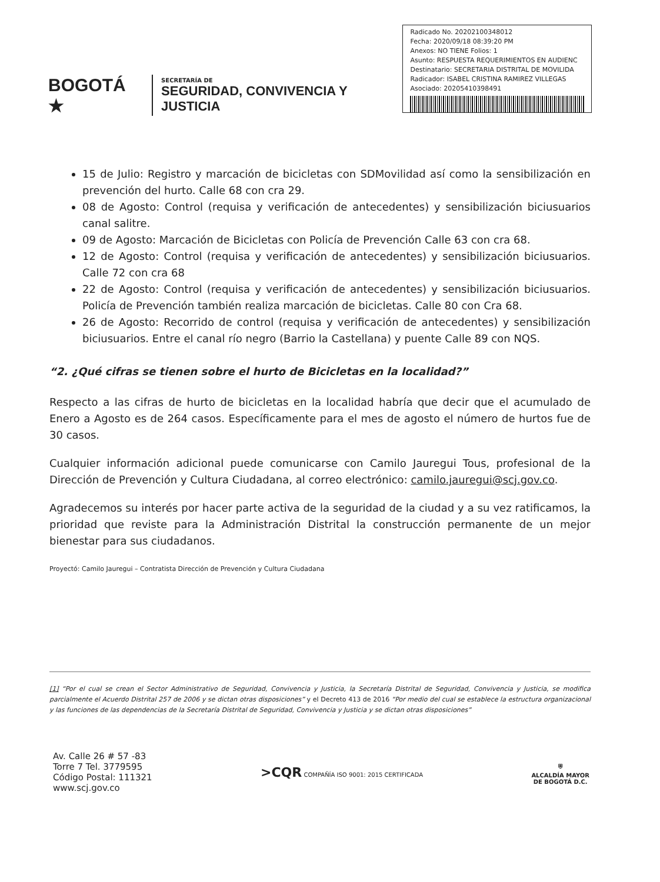BOGOTÁ ★
SECRETARÍA DE
SEGURIDAD, CONVIVENCIA Y JUSTICIA
Radicado No. 20202100348012
Fecha: 2020/09/18 08:39:20 PM
Anexos: NO TIENE Folios: 1
Asunto: RESPUESTA REQUERIMIENTOS EN AUDIENC
Destinatario: SECRETARIA DISTRITAL DE MOVILIDA
Radicador: ISABEL CRISTINA RAMIREZ VILLEGAS
Asociado: 20205410398491
15 de Julio: Registro y marcación de bicicletas con SDMovilidad así como la sensibilización en prevención del hurto. Calle 68 con cra 29.
08 de Agosto: Control (requisa y verificación de antecedentes) y sensibilización biciusuarios canal salitre.
09 de Agosto: Marcación de Bicicletas con Policía de Prevención Calle 63 con cra 68.
12 de Agosto: Control (requisa y verificación de antecedentes) y sensibilización biciusuarios. Calle 72 con cra 68
22 de Agosto: Control (requisa y verificación de antecedentes) y sensibilización biciusuarios. Policía de Prevención también realiza marcación de bicicletas. Calle 80 con Cra 68.
26 de Agosto: Recorrido de control (requisa y verificación de antecedentes) y sensibilización biciusuarios. Entre el canal río negro (Barrio la Castellana) y puente Calle 89 con NQS.
“2. ¿Qué cifras se tienen sobre el hurto de Bicicletas en la localidad?”
Respecto a las cifras de hurto de bicicletas en la localidad habría que decir que el acumulado de Enero a Agosto es de 264 casos. Específicamente para el mes de agosto el número de hurtos fue de 30 casos.
Cualquier información adicional puede comunicarse con Camilo Jauregui Tous, profesional de la Dirección de Prevención y Cultura Ciudadana, al correo electrónico: camilo.jauregui@scj.gov.co.
Agradecemos su interés por hacer parte activa de la seguridad de la ciudad y a su vez ratificamos, la prioridad que reviste para la Administración Distrital la construcción permanente de un mejor bienestar para sus ciudadanos.
Proyectó: Camilo Jauregui – Contratista Dirección de Prevención y Cultura Ciudadana
[1] “Por el cual se crean el Sector Administrativo de Seguridad, Convivencia y Justicia, la Secretaría Distrital de Seguridad, Convivencia y Justicia, se modifica parcialmente el Acuerdo Distrital 257 de 2006 y se dictan otras disposiciones” y el Decreto 413 de 2016 “Por medio del cual se establece la estructura organizacional y las funciones de las dependencias de la Secretaría Distrital de Seguridad, Convivencia y Justicia y se dictan otras disposiciones”
Av. Calle 26 # 57 -83
Torre 7 Tel. 3779595
Código Postal: 111321
www.scj.gov.co
>CQR COMPAÑÍA ISO 9001: 2015 CERTIFICADA
⛨
ALCALDÍA MAYOR
DE BOGOTÁ D.C.